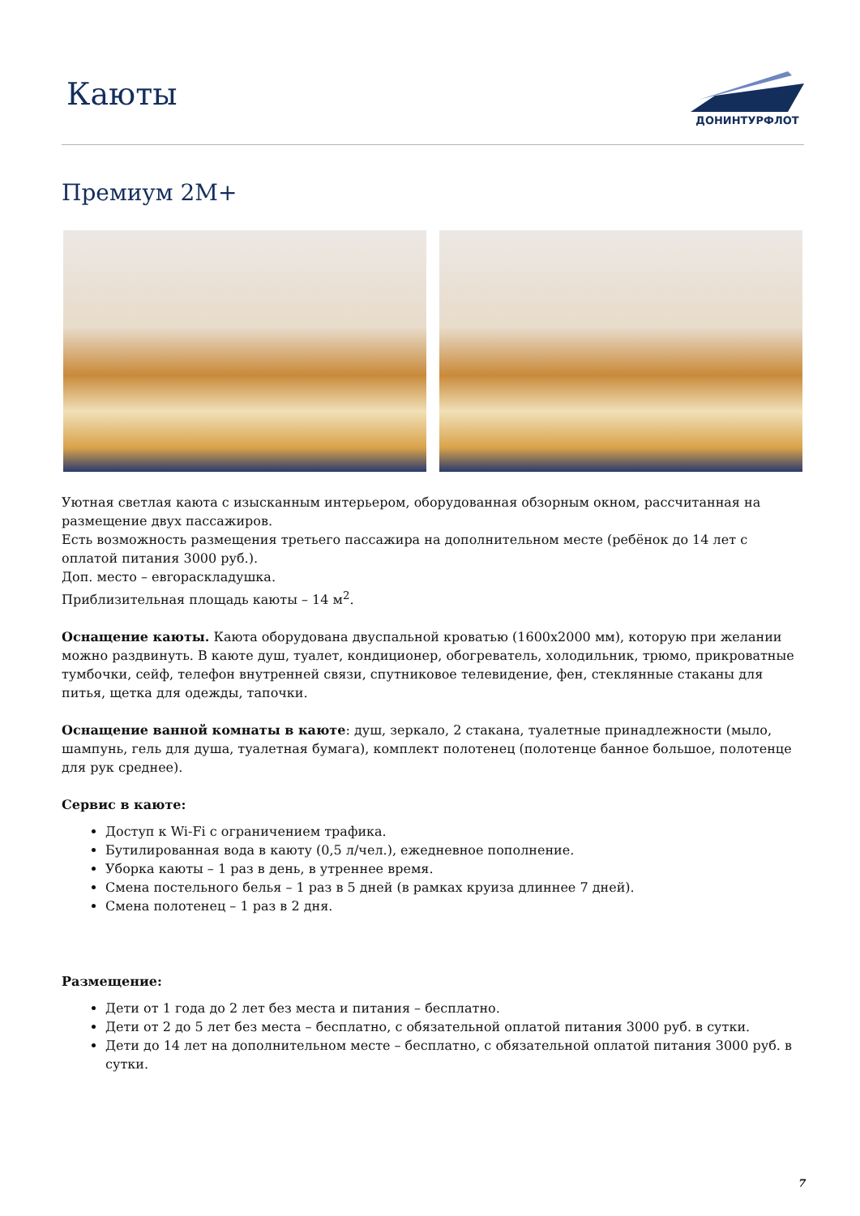Каюты
ДОНИНТУРФЛОТ
Премиум 2М+
Уютная светлая каюта с изысканным интерьером, оборудованная обзорным окном, рассчитанная на размещение двух пассажиров.
Есть возможность размещения третьего пассажира на дополнительном месте (ребёнок до 14 лет с оплатой питания 3000 руб.).
Доп. место – евroраскладушка.
Приблизительная площадь каюты – 14 м<sup>2</sup>.
Оснащение каюты. Каюта оборудована двуспальной кроватью (1600х2000 мм), которую при желании можно раздвинуть. В каюте душ, туалет, кондиционер, обогреватель, холодильник, трюмо, прикроватные тумбочки, сейф, телефон внутренней связи, спутниковое телевидение, фен, стеклянные стаканы для питья, щетка для одежды, тапочки.
Оснащение ванной комнаты в каюте: душ, зеркало, 2 стакана, туалетные принадлежности (мыло, шампунь, гель для душа, туалетная бумага), комплект полотенец (полотенце банное большое, полотенце для рук среднее).
Сервис в каюте:
Доступ к Wi-Fi с ограничением трафика.
Бутилированная вода в каюту (0,5 л/чел.), ежедневное пополнение.
Уборка каюты – 1 раз в день, в утреннее время.
Смена постельного белья – 1 раз в 5 дней (в рамках круиза длиннее 7 дней).
Смена полотенец – 1 раз в 2 дня.
Размещение:
Дети от 1 года до 2 лет без места и питания – бесплатно.
Дети от 2 до 5 лет без места – бесплатно, с обязательной оплатой питания 3000 руб. в сутки.
Дети до 14 лет на дополнительном месте – бесплатно, с обязательной оплатой питания 3000 руб. в сутки.
7